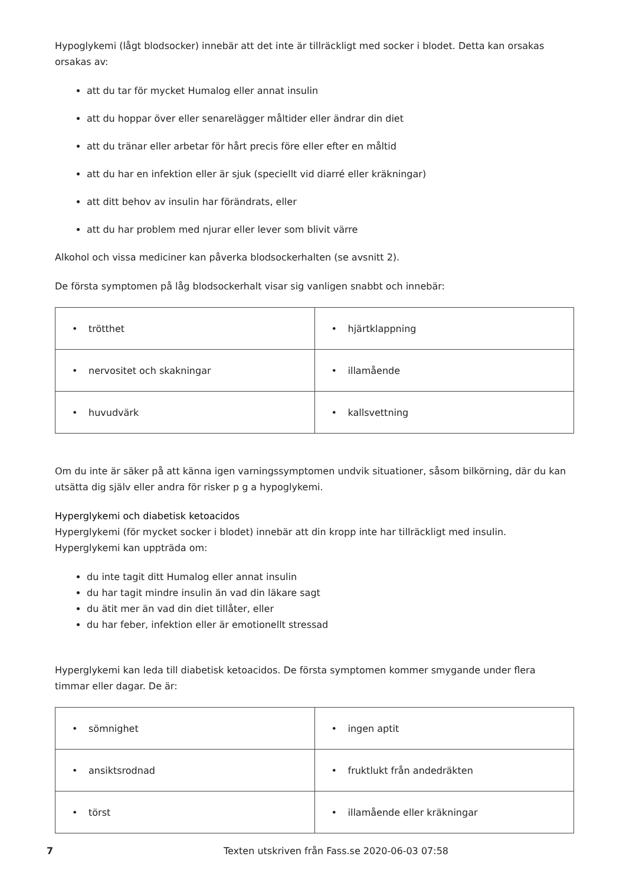Hypoglykemi (lågt blodsocker) innebär att det inte är tillräckligt med socker i blodet. Detta kan orsakas orsakas av:
att du tar för mycket Humalog eller annat insulin
att du hoppar över eller senarelägger måltider eller ändrar din diet
att du tränar eller arbetar för hårt precis före eller efter en måltid
att du har en infektion eller är sjuk (speciellt vid diarré eller kräkningar)
att ditt behov av insulin har förändrats, eller
att du har problem med njurar eller lever som blivit värre
Alkohol och vissa mediciner kan påverka blodsockerhalten (se avsnitt 2).
De första symptomen på låg blodsockerhalt visar sig vanligen snabbt och innebär:
| • trötthet | • hjärtklappning |
| • nervositet och skakningar | • illamående |
| • huvudvärk | • kallsvettning |
Om du inte är säker på att känna igen varningssymptomen undvik situationer, såsom bilkörning, där du kan utsätta dig själv eller andra för risker p g a hypoglykemi.
Hyperglykemi och diabetisk ketoacidos
Hyperglykemi (för mycket socker i blodet) innebär att din kropp inte har tillräckligt med insulin. Hyperglykemi kan uppträda om:
du inte tagit ditt Humalog eller annat insulin
du har tagit mindre insulin än vad din läkare sagt
du ätit mer än vad din diet tillåter, eller
du har feber, infektion eller är emotionellt stressad
Hyperglykemi kan leda till diabetisk ketoacidos. De första symptomen kommer smygande under flera timmar eller dagar. De är:
| • sömnighet | • ingen aptit |
| • ansiktsrodnad | • fruktlukt från andedräkten |
| • törst | • illamående eller kräkningar |
7 Texten utskriven från Fass.se 2020-06-03 07:58